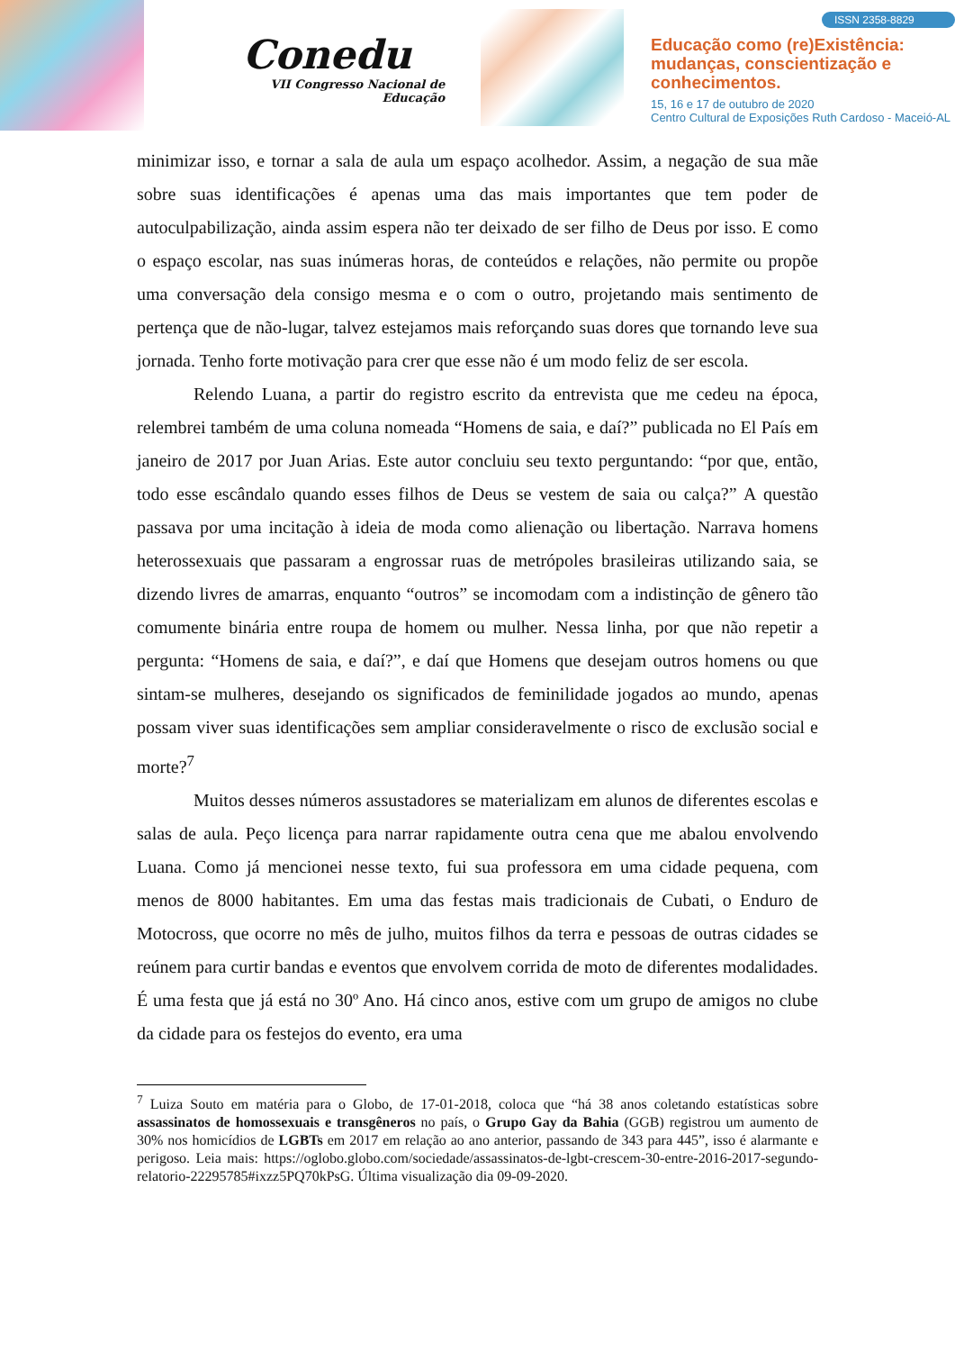Conedu
VII Congresso Nacional de Educação
ISSN 2358-8829
Educação como (re)Existência:
mudanças, conscientização e
conhecimentos.
15, 16 e 17 de outubro de 2020
Centro Cultural de Exposições Ruth Cardoso - Maceió-AL
minimizar isso, e tornar a sala de aula um espaço acolhedor. Assim, a negação de sua mãe sobre suas identificações é apenas uma das mais importantes que tem poder de autoculpabilização, ainda assim espera não ter deixado de ser filho de Deus por isso. E como o espaço escolar, nas suas inúmeras horas, de conteúdos e relações, não permite ou propõe uma conversação dela consigo mesma e o com o outro, projetando mais sentimento de pertença que de não-lugar, talvez estejamos mais reforçando suas dores que tornando leve sua jornada. Tenho forte motivação para crer que esse não é um modo feliz de ser escola.
Relendo Luana, a partir do registro escrito da entrevista que me cedeu na época, relembrei também de uma coluna nomeada “Homens de saia, e daí?” publicada no El País em janeiro de 2017 por Juan Arias. Este autor concluiu seu texto perguntando: “por que, então, todo esse escândalo quando esses filhos de Deus se vestem de saia ou calça?” A questão passava por uma incitação à ideia de moda como alienação ou libertação. Narrava homens heterossexuais que passaram a engrossar ruas de metrópoles brasileiras utilizando saia, se dizendo livres de amarras, enquanto “outros” se incomodam com a indistinção de gênero tão comumente binária entre roupa de homem ou mulher. Nessa linha, por que não repetir a pergunta: “Homens de saia, e daí?”, e daí que Homens que desejam outros homens ou que sintam-se mulheres, desejando os significados de feminilidade jogados ao mundo, apenas possam viver suas identificações sem ampliar consideravelmente o risco de exclusão social e morte?<sup>7</sup>
Muitos desses números assustadores se materializam em alunos de diferentes escolas e salas de aula. Peço licença para narrar rapidamente outra cena que me abalou envolvendo Luana. Como já mencionei nesse texto, fui sua professora em uma cidade pequena, com menos de 8000 habitantes. Em uma das festas mais tradicionais de Cubati, o Enduro de Motocross, que ocorre no mês de julho, muitos filhos da terra e pessoas de outras cidades se reúnem para curtir bandas e eventos que envolvem corrida de moto de diferentes modalidades. É uma festa que já está no 30º Ano. Há cinco anos, estive com um grupo de amigos no clube da cidade para os festejos do evento, era uma
<sup>7</sup> Luiza Souto em matéria para o Globo, de 17-01-2018, coloca que “há 38 anos coletando estatísticas sobre assassinatos de homossexuais e transgêneros no país, o Grupo Gay da Bahia (GGB) registrou um aumento de 30% nos homicídios de LGBTs em 2017 em relação ao ano anterior, passando de 343 para 445”, isso é alarmante e perigoso. Leia mais: https://oglobo.globo.com/sociedade/assassinatos-de-lgbt-crescem-30-entre-2016-2017-segundo-relatorio-22295785#ixzz5PQ70kPsG. Última visualização dia 09-09-2020.